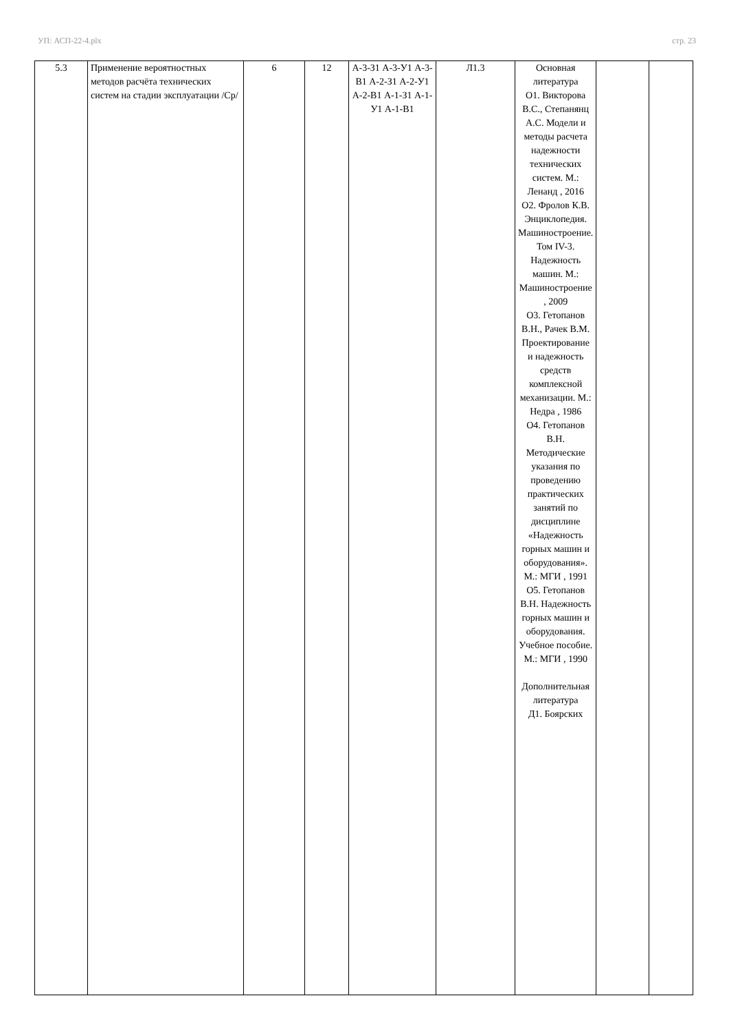УП: АСП-22-4.plx стр. 23
| 5.3 | Применение вероятностных методов расчёта технических систем на стадии эксплуатации /Ср/ | 6 | 12 | А-3-З1 А-3-У1 А-3-В1 А-2-З1 А-2-У1 А-2-В1 А-1-З1 А-1-У1 А-1-В1 | Л1.3 | Основная литература О1. Викторова В.С., Степанянц А.С. Модели и методы расчета надежности технических систем. М.: Ленанд , 2016 О2. Фролов К.В. Энциклопедия. Машиностроение. Том IV-3. Надежность машин. М.: Машиностроение , 2009 О3. Гетопанов В.Н., Рачек В.М. Проектирование и надежность средств комплексной механизации. М.: Недра , 1986 О4. Гетопанов В.Н. Методические указания по проведению практических занятий по дисциплине «Надежность горных машин и оборудования». М.: МГИ , 1991 О5. Гетопанов В.Н. Надежность горных машин и оборудования. Учебное пособие. М.: МГИ , 1990 Дополнительная литература Д1. Боярских | | |